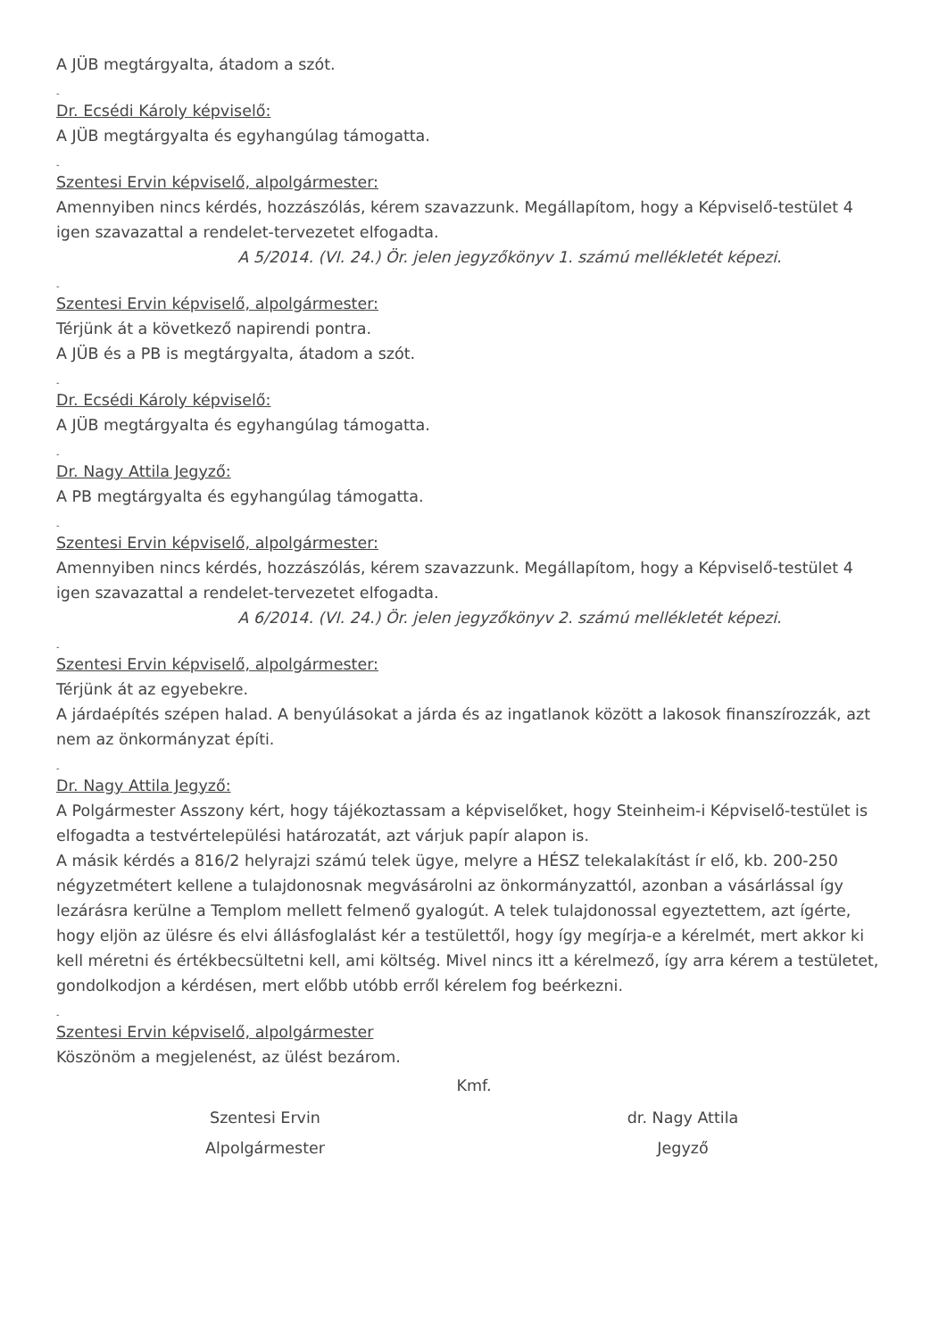A JÜB megtárgyalta, átadom a szót.
-
Dr. Ecsédi Károly képviselő:
A JÜB megtárgyalta és egyhangúlag támogatta.
-
Szentesi Ervin képviselő, alpolgármester:
Amennyiben nincs kérdés, hozzászólás, kérem szavazzunk. Megállapítom, hogy a Képviselő-testület 4 igen szavazattal a rendelet-tervezetet elfogadta.
A 5/2014. (VI. 24.) Ör. jelen jegyzőkönyv 1. számú mellékletét képezi.
-
Szentesi Ervin képviselő, alpolgármester:
Térjünk át a következő napirendi pontra.
A JÜB és a PB is megtárgyalta, átadom a szót.
-
Dr. Ecsédi Károly képviselő:
A JÜB megtárgyalta és egyhangúlag támogatta.
-
Dr. Nagy Attila Jegyző:
A PB megtárgyalta és egyhangúlag támogatta.
-
Szentesi Ervin képviselő, alpolgármester:
Amennyiben nincs kérdés, hozzászólás, kérem szavazzunk. Megállapítom, hogy a Képviselő-testület 4 igen szavazattal a rendelet-tervezetet elfogadta.
A 6/2014. (VI. 24.) Ör. jelen jegyzőkönyv 2. számú mellékletét képezi.
-
Szentesi Ervin képviselő, alpolgármester:
Térjünk át az egyebekre.
A járdaépítés szépen halad. A benyúlásokat a járda és az ingatlanok között a lakosok finanszírozzák, azt nem az önkormányzat építi.
-
Dr. Nagy Attila Jegyző:
A Polgármester Asszony kért, hogy tájékoztassam a képviselőket, hogy Steinheim-i Képviselő-testület is elfogadta a testvértelepülési határozatát, azt várjuk papír alapon is.
A másik kérdés a 816/2 helyrajzi számú telek ügye, melyre a HÉSZ telekalakítást ír elő, kb. 200-250 négyzetmétert kellene a tulajdonosnak megvásárolni az önkormányzattól, azonban a vásárlással így lezárásra kerülne a Templom mellett felmenő gyalogút. A telek tulajdonossal egyeztettem, azt ígérte, hogy eljön az ülésre és elvi állásfoglalást kér a testülettől, hogy így megírja-e a kérelmét, mert akkor ki kell méretni és értékbecsültetni kell, ami költség. Mivel nincs itt a kérelmező, így arra kérem a testületet, gondolkodjon a kérdésen, mert előbb utóbb erről kérelem fog beérkezni.
-
Szentesi Ervin képviselő, alpolgármester
Köszönöm a megjelenést, az ülést bezárom.
Kmf.
Szentesi Ervin dr. Nagy Attila
Alpolgármester Jegyző